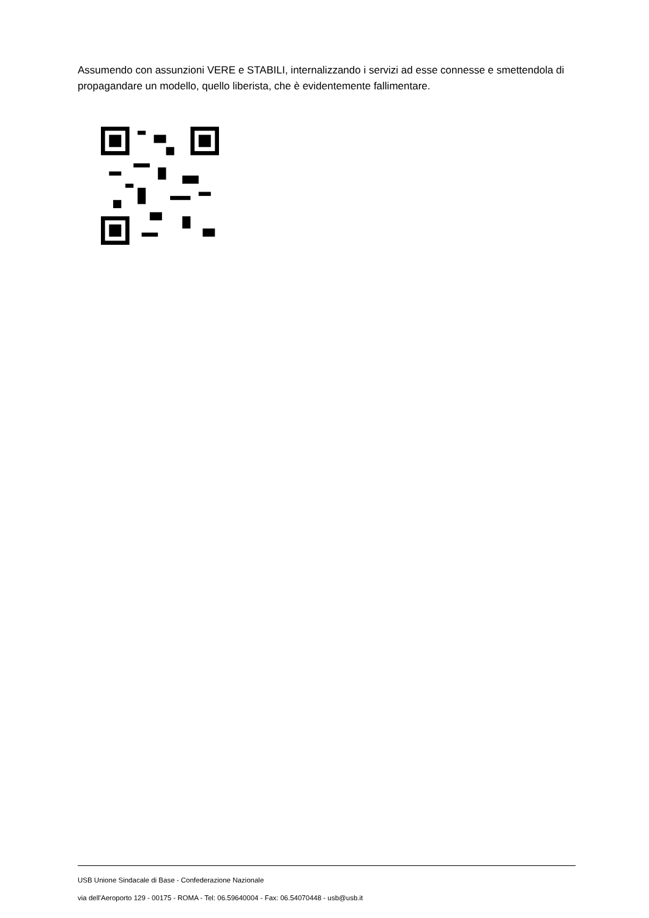Assumendo con assunzioni VERE e STABILI, internalizzando i servizi ad esse connesse e smettendola di propagandare un modello, quello liberista, che è evidentemente fallimentare.
USB Unione Sindacale di Base - Confederazione Nazionale
via dell'Aeroporto 129 - 00175 - ROMA - Tel: 06.59640004 - Fax: 06.54070448 - usb@usb.it